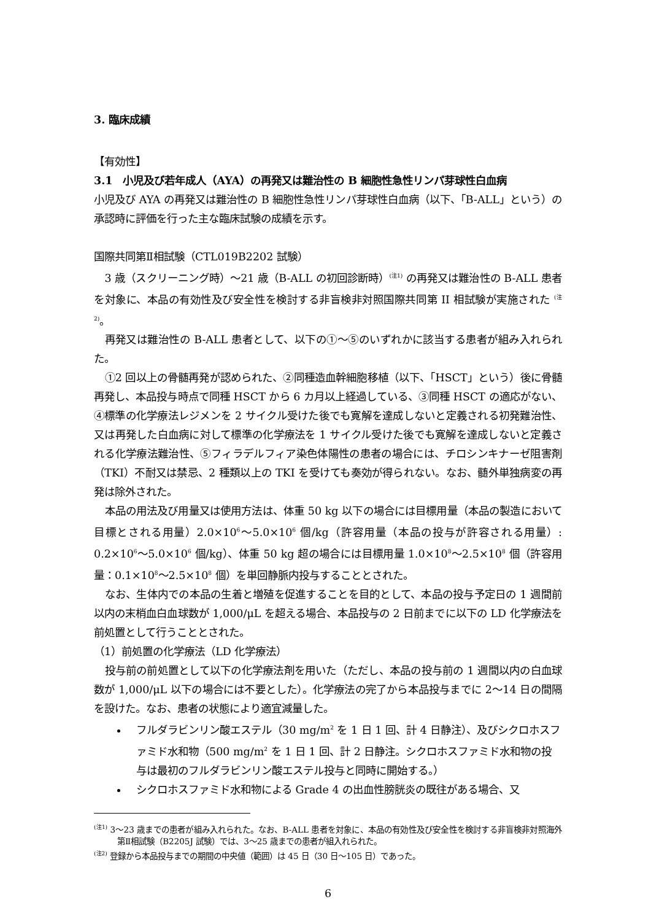3. 臨床成績
【有効性】
3.1　小児及び若年成人（AYA）の再発又は難治性の B 細胞性急性リンパ芽球性白血病
小児及び AYA の再発又は難治性の B 細胞性急性リンパ芽球性白血病（以下、「B-ALL」という）の承認時に評価を行った主な臨床試験の成績を示す。
国際共同第Ⅱ相試験（CTL019B2202 試験）
3 歳（スクリーニング時）～21 歳（B-ALL の初回診断時）<sup>(注1)</sup> の再発又は難治性の B-ALL 患者を対象に、本品の有効性及び安全性を検討する非盲検非対照国際共同第 II 相試験が実施された <sup>(注2)</sup>。
再発又は難治性の B-ALL 患者として、以下の①～⑤のいずれかに該当する患者が組み入れられた。
①2 回以上の骨髄再発が認められた、②同種造血幹細胞移植（以下、「HSCT」という）後に骨髄再発し、本品投与時点で同種 HSCT から 6 カ月以上経過している、③同種 HSCT の適応がない、④標準の化学療法レジメンを 2 サイクル受けた後でも寛解を達成しないと定義される初発難治性、又は再発した白血病に対して標準の化学療法を 1 サイクル受けた後でも寛解を達成しないと定義される化学療法難治性、⑤フィラデルフィア染色体陽性の患者の場合には、チロシンキナーゼ阻害剤（TKI）不耐又は禁忌、2 種類以上の TKI を受けても奏効が得られない。なお、髄外単独病変の再発は除外された。
本品の用法及び用量又は使用方法は、体重 50 kg 以下の場合には目標用量（本品の製造において目標とされる用量）2.0×10<sup>6</sup>～5.0×10<sup>6</sup> 個/kg（許容用量（本品の投与が許容される用量）: 0.2×10<sup>6</sup>～5.0×10<sup>6</sup> 個/kg）、体重 50 kg 超の場合には目標用量 1.0×10<sup>8</sup>～2.5×10<sup>8</sup> 個（許容用量：0.1×10<sup>8</sup>～2.5×10<sup>8</sup> 個）を単回静脈内投与することとされた。
なお、生体内での本品の生着と増殖を促進することを目的として、本品の投与予定日の 1 週間前以内の末梢血白血球数が 1,000/μL を超える場合、本品投与の 2 日前までに以下の LD 化学療法を前処置として行うこととされた。
（1）前処置の化学療法（LD 化学療法）
投与前の前処置として以下の化学療法剤を用いた（ただし、本品の投与前の 1 週間以内の白血球数が 1,000/μL 以下の場合には不要とした）。化学療法の完了から本品投与までに 2～14 日の間隔を設けた。なお、患者の状態により適宜減量した。
フルダラビンリン酸エステル（30 mg/m<sup>2</sup> を 1 日 1 回、計 4 日静注）、及びシクロホスファミド水和物（500 mg/m<sup>2</sup> を 1 日 1 回、計 2 日静注。シクロホスファミド水和物の投与は最初のフルダラビンリン酸エステル投与と同時に開始する。）
シクロホスファミド水和物による Grade 4 の出血性膀胱炎の既往がある場合、又
<sup>(注1)</sup> 3～23 歳までの患者が組み入れられた。なお、B-ALL 患者を対象に、本品の有効性及び安全性を検討する非盲検非対照海外第Ⅱ相試験（B2205J 試験）では、3～25 歳までの患者が組入れられた。
<sup>(注2)</sup> 登録から本品投与までの期間の中央値（範囲）は 45 日（30 日～105 日）であった。
6